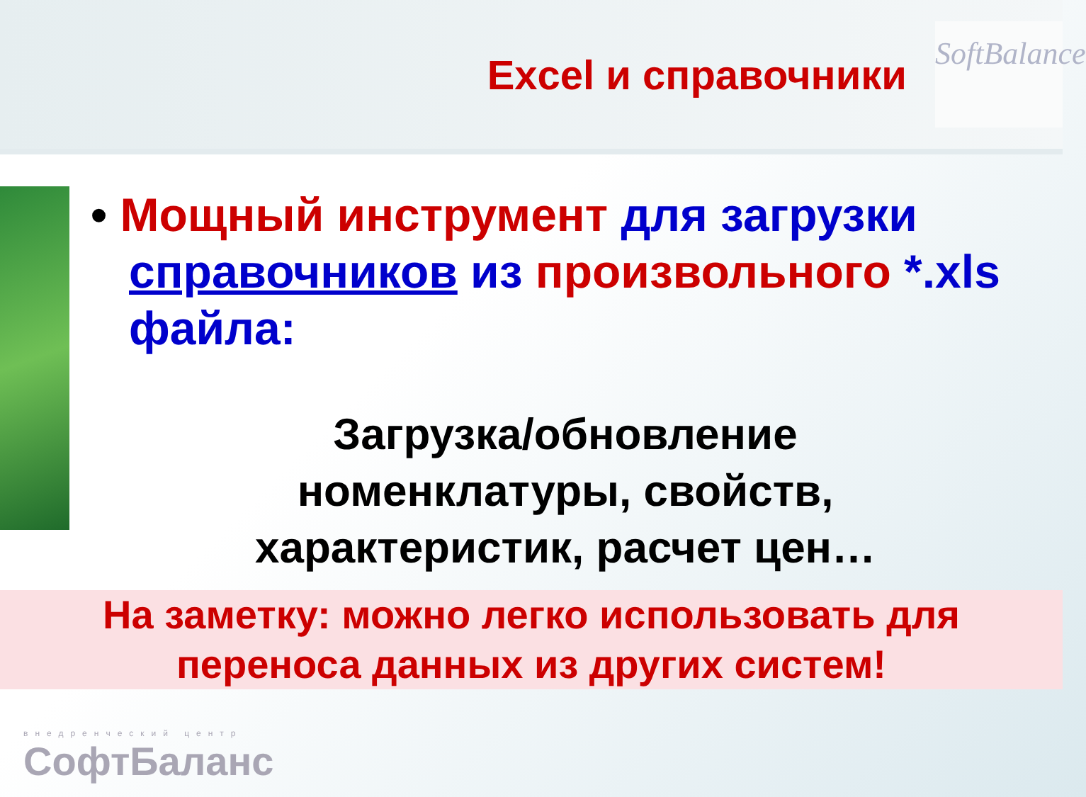Excel и справочники
SoftBalance
• Мощный инструмент для загрузки справочников из произвольного *.xls файла:
Загрузка/обновление
номенклатуры, свойств,
характеристик, расчет цен…
На заметку: можно легко использовать для
переноса данных из других систем!
внедренческий центр
СофтБаланс